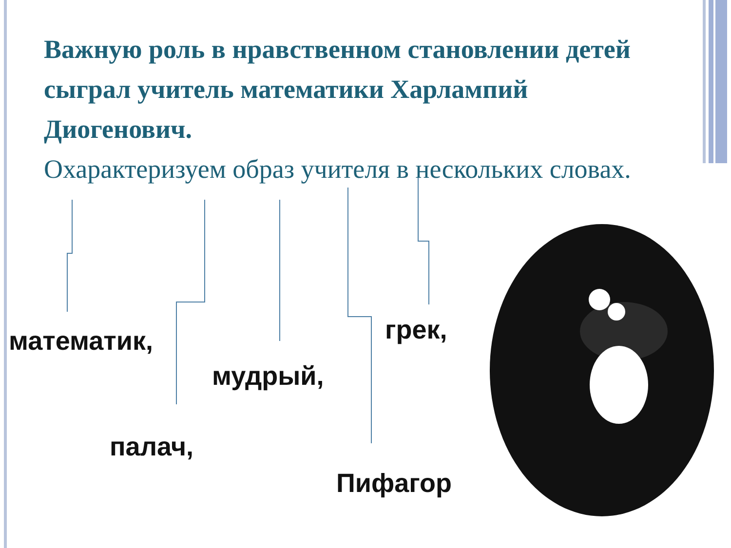Важную роль в нравственном становлении детей сыграл учитель математики Харлампий Диогенович.
Охарактеризуем образ учителя в нескольких словах.
математик, грек,
мудрый,
палач,
Пифагор